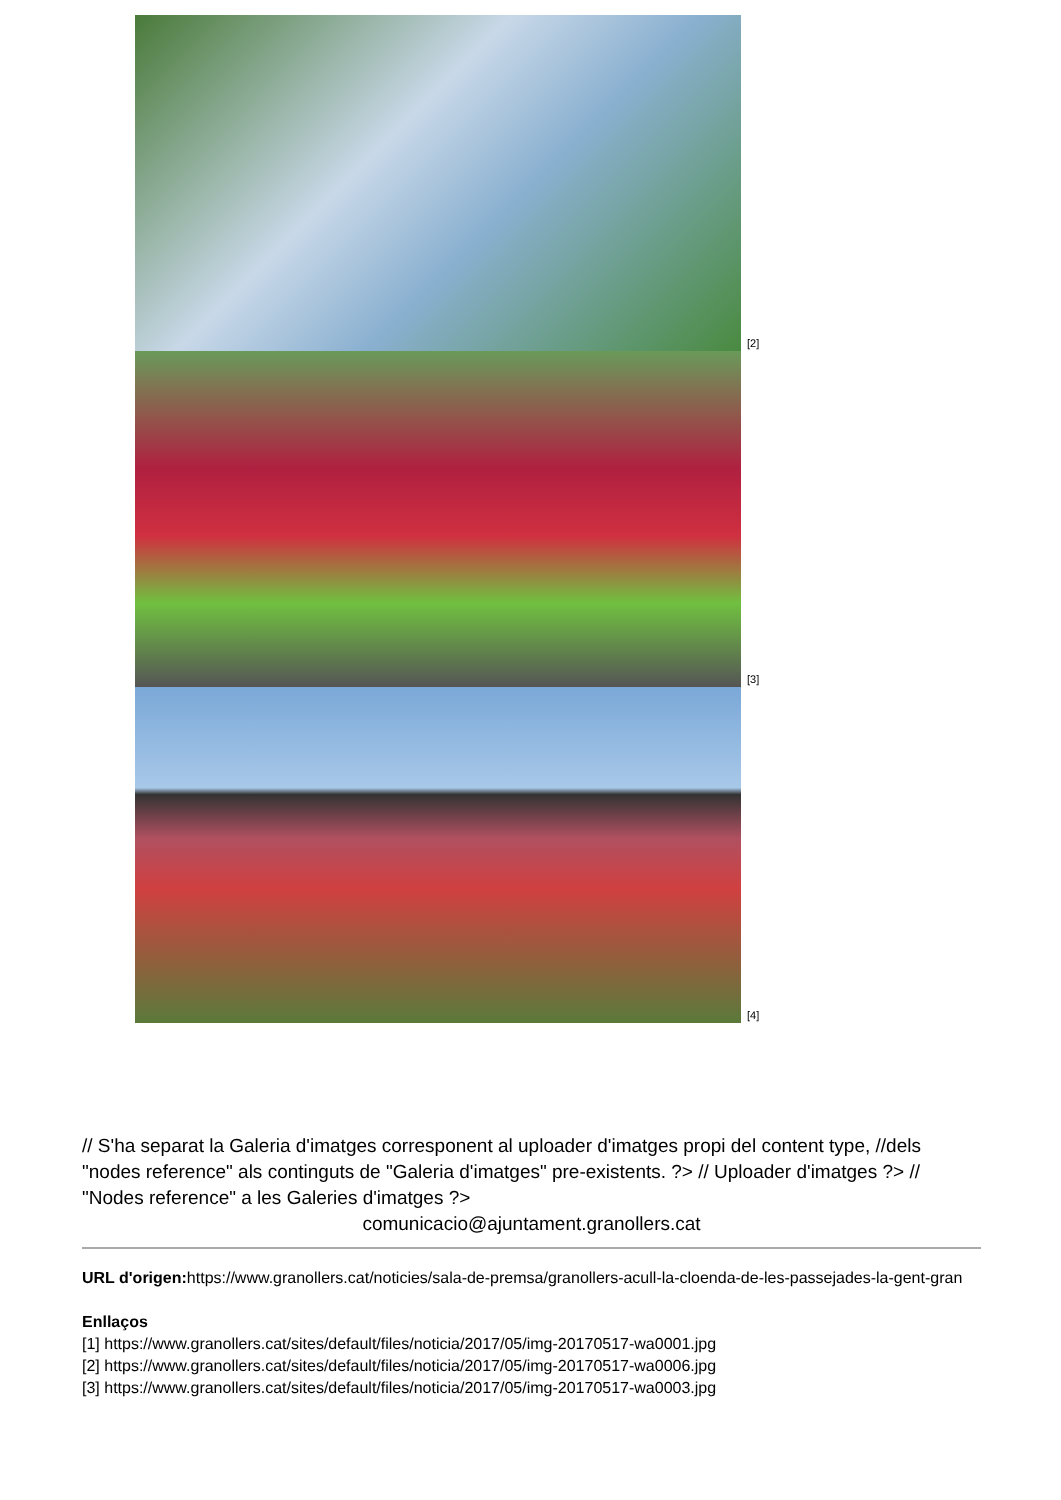[2]
[3]
[4]
// S'ha separat la Galeria d'imatges corresponent al uploader d'imatges propi del content type, //dels "nodes reference" als continguts de "Galeria d'imatges" pre-existents. ?> // Uploader d'imatges ?> // "Nodes reference" a les Galeries d'imatges ?>
comunicacio@ajuntament.granollers.cat
URL d'origen: https://www.granollers.cat/noticies/sala-de-premsa/granollers-acull-la-cloenda-de-les-passejades-la-gent-gran
Enllaços
[1] https://www.granollers.cat/sites/default/files/noticia/2017/05/img-20170517-wa0001.jpg
[2] https://www.granollers.cat/sites/default/files/noticia/2017/05/img-20170517-wa0006.jpg
[3] https://www.granollers.cat/sites/default/files/noticia/2017/05/img-20170517-wa0003.jpg